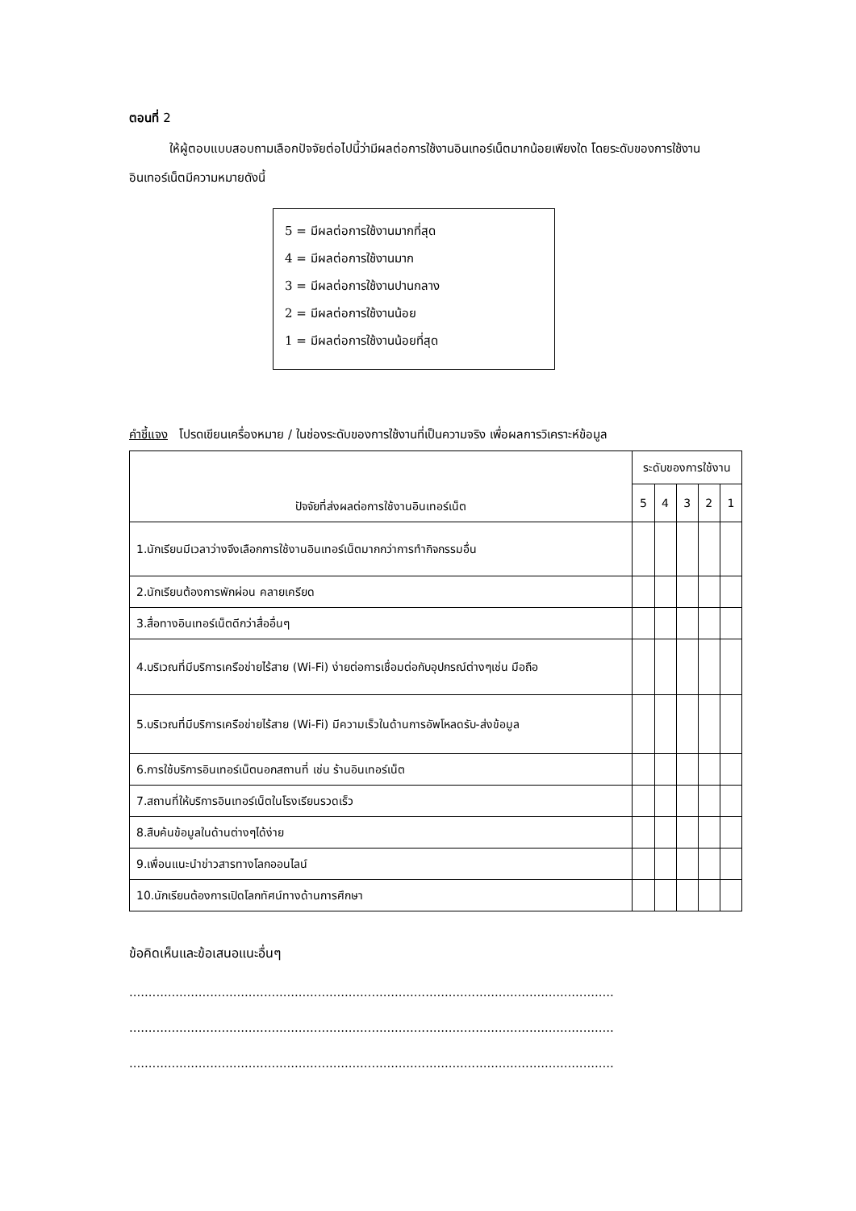ตอนที่ 2
ให้ผู้ตอบแบบสอบถามเลือกปัจจัยต่อไปนี้ว่ามีผลต่อการใช้งานอินเทอร์เน็ตมากน้อยเพียงใด โดยระดับของการใช้งานอินเทอร์เน็ตมีความหมายดังนี้
5 = มีผลต่อการใช้งานมากที่สุด
4 = มีผลต่อการใช้งานมาก
3 = มีผลต่อการใช้งานปานกลาง
2 = มีผลต่อการใช้งานน้อย
1 = มีผลต่อการใช้งานน้อยที่สุด
คำชี้แจง โปรดเขียนเครื่องหมาย / ในช่องระดับของการใช้งานที่เป็นความจริง เพื่อผลการวิเคราะห์ข้อมูล
| ปัจจัยที่ส่งผลต่อการใช้งานอินเทอร์เน็ต | ระดับของการใช้งาน | | | | |
| --- | --- | --- | --- | --- | --- |
| | 5 | 4 | 3 | 2 | 1 |
| 1.นักเรียนมีเวลาว่างจึงเลือกการใช้งานอินเทอร์เน็ตมากกว่าการทำกิจกรรมอื่น | | | | | |
| 2.นักเรียนต้องการพักผ่อน คลายเครียด | | | | | |
| 3.สื่อทางอินเทอร์เน็ตดีกว่าสื่ออื่นๆ | | | | | |
| 4.บริเวณที่มีบริการเครือข่ายไร้สาย (Wi-Fi) ง่ายต่อการเชื่อมต่อกับอุปกรณ์ต่างๆเช่น มือถือ | | | | | |
| 5.บริเวณที่มีบริการเครือข่ายไร้สาย (Wi-Fi) มีความเร็วในด้านการอัพโหลดรับ-ส่งข้อมูล | | | | | |
| 6.การใช้บริการอินเทอร์เน็ตนอกสถานที่ เช่น ร้านอินเทอร์เน็ต | | | | | |
| 7.สถานที่ให้บริการอินเทอร์เน็ตในโรงเรียนรวดเร็ว | | | | | |
| 8.สืบค้นข้อมูลในด้านต่างๆได้ง่าย | | | | | |
| 9.เพื่อนแนะนำข่าวสารทางโลกออนไลน์ | | | | | |
| 10.นักเรียนต้องการเปิดโลกทัศน์ทางด้านการศึกษา | | | | | |
ข้อคิดเห็นและข้อเสนอแนะอื่นๆ
..............................................................................................................................
..............................................................................................................................
..............................................................................................................................